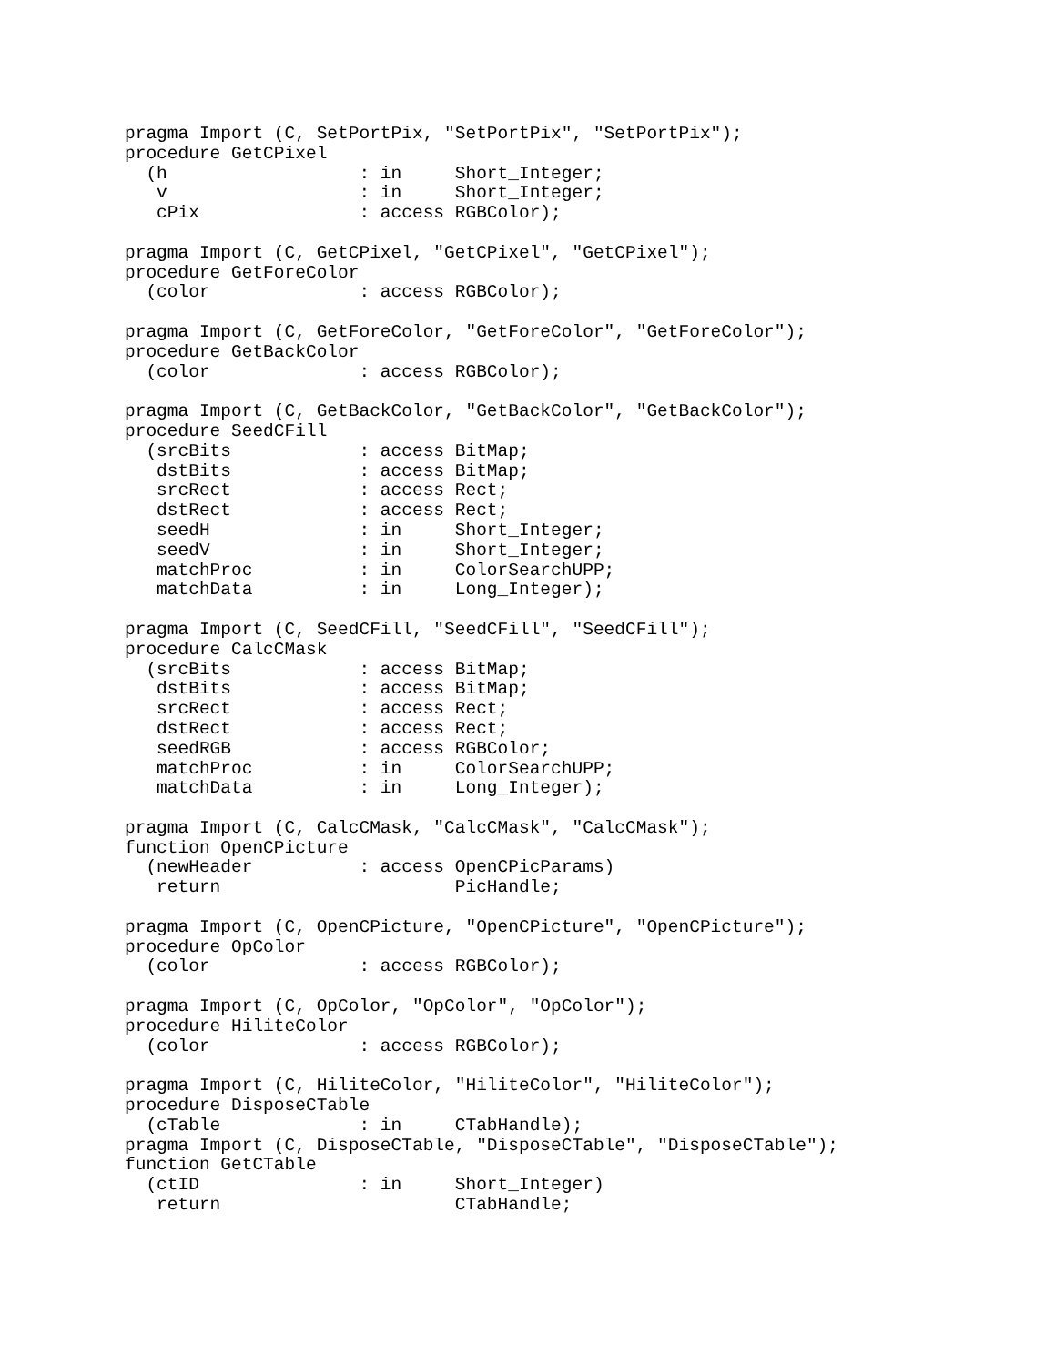pragma Import (C, SetPortPix, "SetPortPix", "SetPortPix");
procedure GetCPixel
  (h                  : in     Short_Integer;
   v                  : in     Short_Integer;
   cPix               : access RGBColor);

pragma Import (C, GetCPixel, "GetCPixel", "GetCPixel");
procedure GetForeColor
  (color              : access RGBColor);

pragma Import (C, GetForeColor, "GetForeColor", "GetForeColor");
procedure GetBackColor
  (color              : access RGBColor);

pragma Import (C, GetBackColor, "GetBackColor", "GetBackColor");
procedure SeedCFill
  (srcBits            : access BitMap;
   dstBits            : access BitMap;
   srcRect            : access Rect;
   dstRect            : access Rect;
   seedH              : in     Short_Integer;
   seedV              : in     Short_Integer;
   matchProc          : in     ColorSearchUPP;
   matchData          : in     Long_Integer);

pragma Import (C, SeedCFill, "SeedCFill", "SeedCFill");
procedure CalcCMask
  (srcBits            : access BitMap;
   dstBits            : access BitMap;
   srcRect            : access Rect;
   dstRect            : access Rect;
   seedRGB            : access RGBColor;
   matchProc          : in     ColorSearchUPP;
   matchData          : in     Long_Integer);

pragma Import (C, CalcCMask, "CalcCMask", "CalcCMask");
function OpenCPicture
  (newHeader          : access OpenCPicParams)
   return                      PicHandle;

pragma Import (C, OpenCPicture, "OpenCPicture", "OpenCPicture");
procedure OpColor
  (color              : access RGBColor);

pragma Import (C, OpColor, "OpColor", "OpColor");
procedure HiliteColor
  (color              : access RGBColor);

pragma Import (C, HiliteColor, "HiliteColor", "HiliteColor");
procedure DisposeCTable
  (cTable             : in     CTabHandle);
pragma Import (C, DisposeCTable, "DisposeCTable", "DisposeCTable");
function GetCTable
  (ctID               : in     Short_Integer)
   return                      CTabHandle;